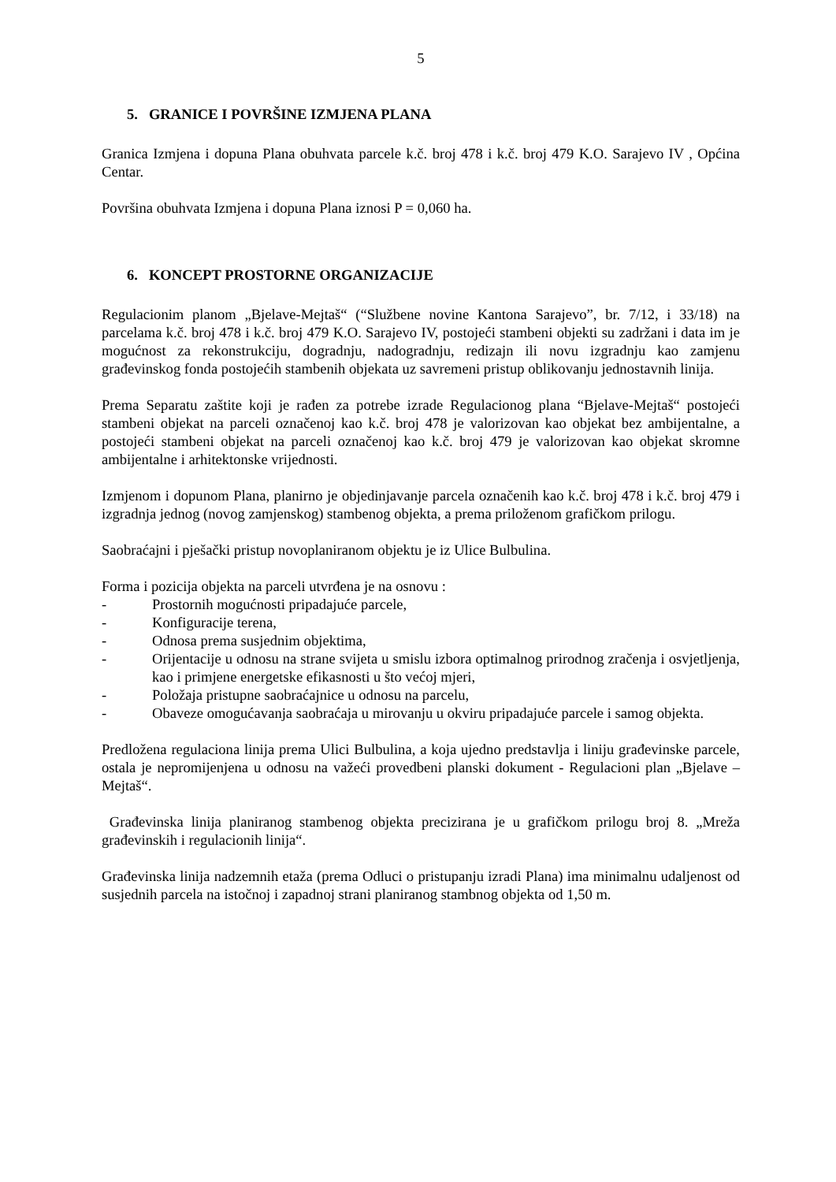5
5. GRANICE I POVRŠINE IZMJENA PLANA
Granica Izmjena i dopuna Plana obuhvata parcele k.č. broj 478 i k.č. broj 479 K.O. Sarajevo IV , Općina Centar.
Površina obuhvata Izmjena i dopuna Plana iznosi P = 0,060 ha.
6. KONCEPT PROSTORNE ORGANIZACIJE
Regulacionim planom „Bjelave-Mejtaš“ (“Službene novine Kantona Sarajevo”, br. 7/12, i 33/18) na parcelama k.č. broj 478 i k.č. broj 479 K.O. Sarajevo IV, postojeći stambeni objekti su zadržani i data im je mogućnost za rekonstrukciju, dogradnju, nadogradnju, redizajn ili novu izgradnju kao zamjenu građevinskog fonda postojećih stambenih objekata uz savremeni pristup oblikovanju jednostavnih linija.
Prema Separatu zaštite koji je rađen za potrebe izrade Regulacionog plana “Bjelave-Mejtaš“ postojeći stambeni objekat na parceli označenoj kao k.č. broj 478 je valorizovan kao objekat bez ambijentalne, a postojeći stambeni objekat na parceli označenoj kao k.č. broj 479 je valorizovan kao objekat skromne ambijentalne i arhitektonske vrijednosti.
Izmjenom i dopunom Plana, planirno je objedinjavanje parcela označenih kao k.č. broj 478 i k.č. broj 479 i izgradnja jednog (novog zamjenskog) stambenog objekta, a prema priloženom grafičkom prilogu.
Saobraćajni i pješački pristup novoplaniranom objektu je iz Ulice Bulbulina.
Forma i pozicija objekta na parceli utvrđena je na osnovu :
- Prostornih mogućnosti pripadajuće parcele,
- Konfiguracije terena,
- Odnosa prema susjednim objektima,
- Orijentacije u odnosu na strane svijeta u smislu izbora optimalnog prirodnog zračenja i osvjetljenja, kao i primjene energetske efikasnosti u što većoj mjeri,
- Položaja pristupne saobraćajnice u odnosu na parcelu,
- Obaveze omogućavanja saobraćaja u mirovanju u okviru pripadajuće parcele i samog objekta.
Predložena regulaciona linija prema Ulici Bulbulina, a koja ujedno predstavlja i liniju građevinske parcele, ostala je nepromijenjena u odnosu na važeći provedbeni planski dokument - Regulacioni plan „Bjelave – Mejtaš“.
Građevinska linija planiranog stambenog objekta precizirana je u grafičkom prilogu broj 8. „Mreža građevinskih i regulacionih linija“.
Građevinska linija nadzemnih etaža (prema Odluci o pristupanju izradi Plana) ima minimalnu udaljenost od susjednih parcela na istočnoj i zapadnoj strani planiranog stambnog objekta od 1,50 m.